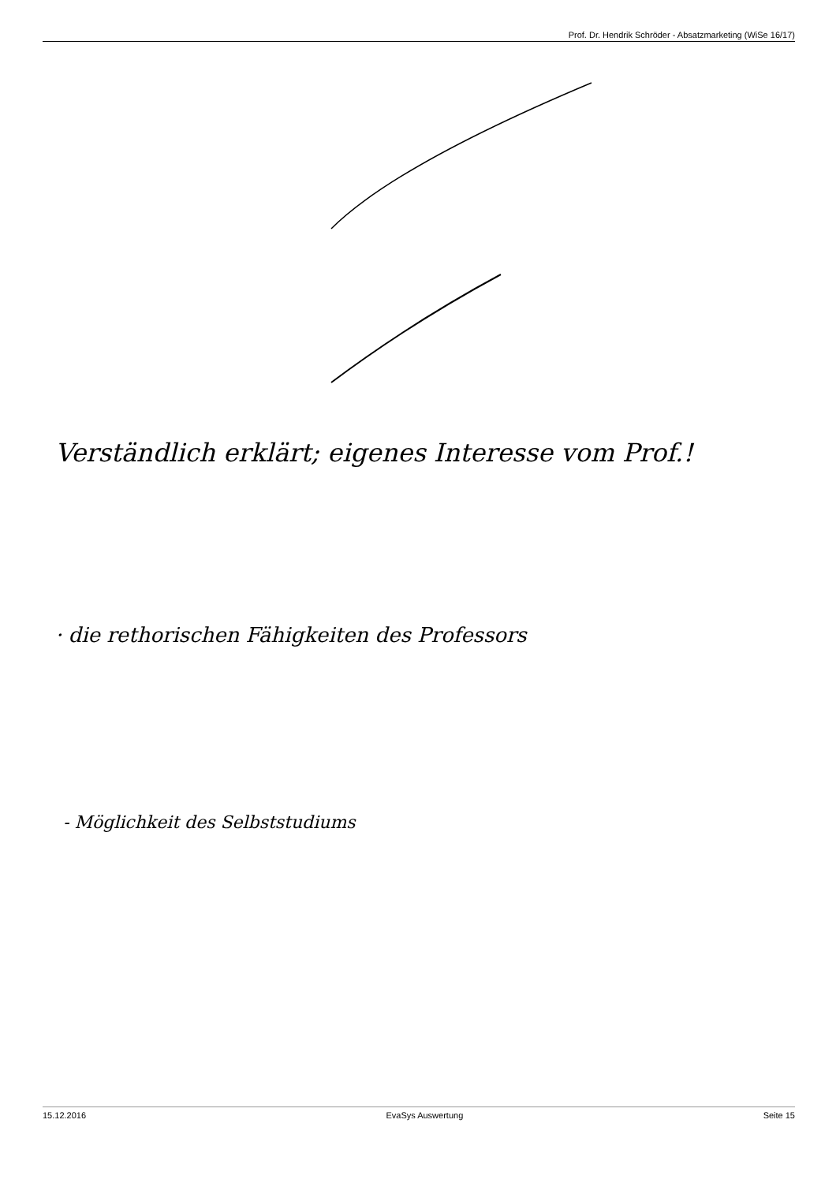Prof. Dr. Hendrik Schröder - Absatzmarketing (WiSe 16/17)
Verständlich erklärt; eigenes Interesse vom Prof.!
· die rethorischen Fähigkeiten des Professors
- Möglichkeit des Selbststudiums
15.12.2016 EvaSys Auswertung Seite 15